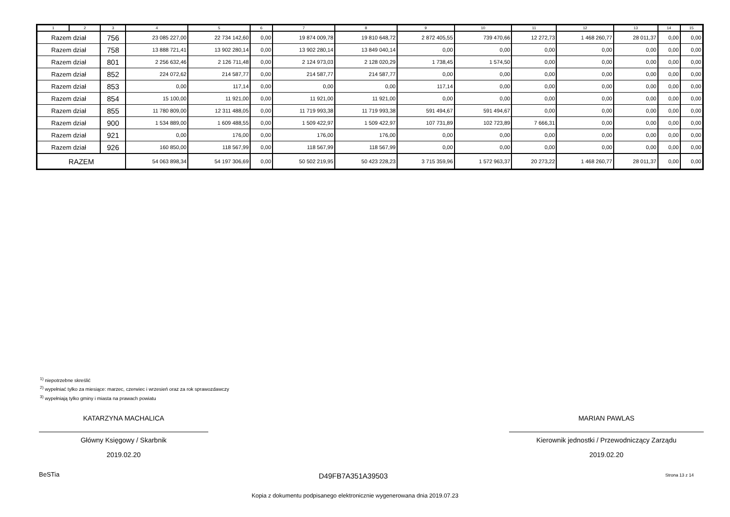| 1 | 2 | 3 | 4 | 5 | 6 | 7 | 8 | 9 | 10 | 11 | 12 | 13 | 14 | 15 |
| --- | --- | --- | --- | --- | --- | --- | --- | --- | --- | --- | --- | --- | --- | --- |
| Razem dział | | 756 | 23 085 227,00 | 22 734 142,60 | 0,00 | 19 874 009,78 | 19 810 648,72 | 2 872 405,55 | 739 470,66 | 12 272,73 | 1 468 260,77 | 28 011,37 | 0,00 | 0,00 |
| Razem dział | | 758 | 13 888 721,41 | 13 902 280,14 | 0,00 | 13 902 280,14 | 13 849 040,14 | 0,00 | 0,00 | 0,00 | 0,00 | 0,00 | 0,00 | 0,00 |
| Razem dział | | 801 | 2 256 632,46 | 2 126 711,48 | 0,00 | 2 124 973,03 | 2 128 020,29 | 1 738,45 | 1 574,50 | 0,00 | 0,00 | 0,00 | 0,00 | 0,00 |
| Razem dział | | 852 | 224 072,62 | 214 587,77 | 0,00 | 214 587,77 | 214 587,77 | 0,00 | 0,00 | 0,00 | 0,00 | 0,00 | 0,00 | 0,00 |
| Razem dział | | 853 | 0,00 | 117,14 | 0,00 | 0,00 | 0,00 | 117,14 | 0,00 | 0,00 | 0,00 | 0,00 | 0,00 | 0,00 |
| Razem dział | | 854 | 15 100,00 | 11 921,00 | 0,00 | 11 921,00 | 11 921,00 | 0,00 | 0,00 | 0,00 | 0,00 | 0,00 | 0,00 | 0,00 |
| Razem dział | | 855 | 11 780 809,00 | 12 311 488,05 | 0,00 | 11 719 993,38 | 11 719 993,38 | 591 494,67 | 591 494,67 | 0,00 | 0,00 | 0,00 | 0,00 | 0,00 |
| Razem dział | | 900 | 1 534 889,00 | 1 609 488,55 | 0,00 | 1 509 422,97 | 1 509 422,97 | 107 731,89 | 102 723,89 | 7 666,31 | 0,00 | 0,00 | 0,00 | 0,00 |
| Razem dział | | 921 | 0,00 | 176,00 | 0,00 | 176,00 | 176,00 | 0,00 | 0,00 | 0,00 | 0,00 | 0,00 | 0,00 | 0,00 |
| Razem dział | | 926 | 160 850,00 | 118 567,99 | 0,00 | 118 567,99 | 118 567,99 | 0,00 | 0,00 | 0,00 | 0,00 | 0,00 | 0,00 | 0,00 |
| RAZEM | | | 54 063 898,34 | 54 197 306,69 | 0,00 | 50 502 219,95 | 50 423 228,23 | 3 715 359,96 | 1 572 963,37 | 20 273,22 | 1 468 260,77 | 28 011,37 | 0,00 | 0,00 |
<sup>1)</sup> niepotrzebne skreślić
<sup>2)</sup> wypełniać tylko za miesiące: marzec, czerwiec i wrzesień oraz za rok sprawozdawczy
<sup>3)</sup> wypełniają tylko gminy i miasta na prawach powiatu
KATARZYNA MACHALICA
Główny Księgowy / Skarbnik
2019.02.20
MARIAN PAWLAS
Kierownik jednostki / Przewodniczący Zarządu
2019.02.20
BeSTia D49FB7A351A39503 Strona 13 z 14
Kopia z dokumentu podpisanego elektronicznie wygenerowana dnia 2019.07.23